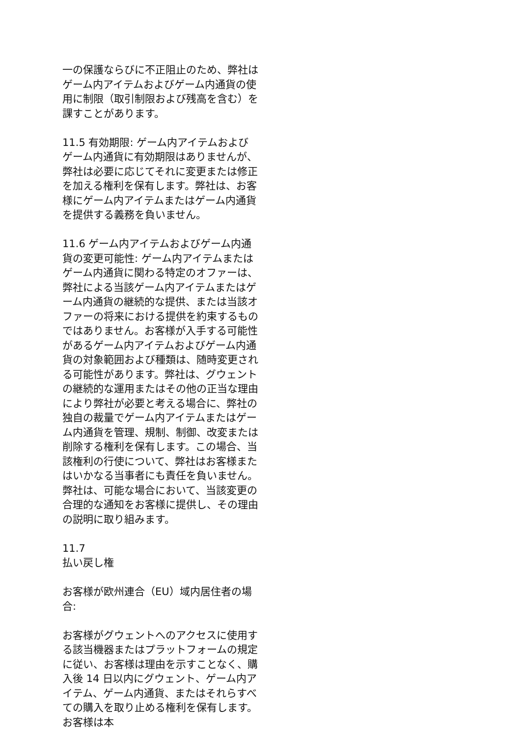一の保護ならびに不正阻止のため、弊社はゲーム内アイテムおよびゲーム内通貨の使用に制限（取引制限および残高を含む）を課すことがあります。
11.5 有効期限: ゲーム内アイテムおよびゲーム内通貨に有効期限はありませんが、弊社は必要に応じてそれに変更または修正を加える権利を保有します。弊社は、お客様にゲーム内アイテムまたはゲーム内通貨を提供する義務を負いません。
11.6 ゲーム内アイテムおよびゲーム内通貨の変更可能性: ゲーム内アイテムまたはゲーム内通貨に関わる特定のオファーは、弊社による当該ゲーム内アイテムまたはゲーム内通貨の継続的な提供、または当該オファーの将来における提供を約束するものではありません。お客様が入手する可能性があるゲーム内アイテムおよびゲーム内通貨の対象範囲および種類は、随時変更される可能性があります。弊社は、グウェントの継続的な運用またはその他の正当な理由により弊社が必要と考える場合に、弊社の独自の裁量でゲーム内アイテムまたはゲーム内通貨を管理、規制、制御、改変または削除する権利を保有します。この場合、当該権利の行使について、弊社はお客様またはいかなる当事者にも責任を負いません。弊社は、可能な場合において、当該変更の合理的な通知をお客様に提供し、その理由の説明に取り組みます。
11.7
払い戻し権
お客様が欧州連合（EU）域内居住者の場合:
お客様がグウェントへのアクセスに使用する該当機器またはプラットフォームの規定に従い、お客様は理由を示すことなく、購入後 14 日以内にグウェント、ゲーム内アイテム、ゲーム内通貨、またはそれらすべての購入を取り止める権利を保有します。お客様は本